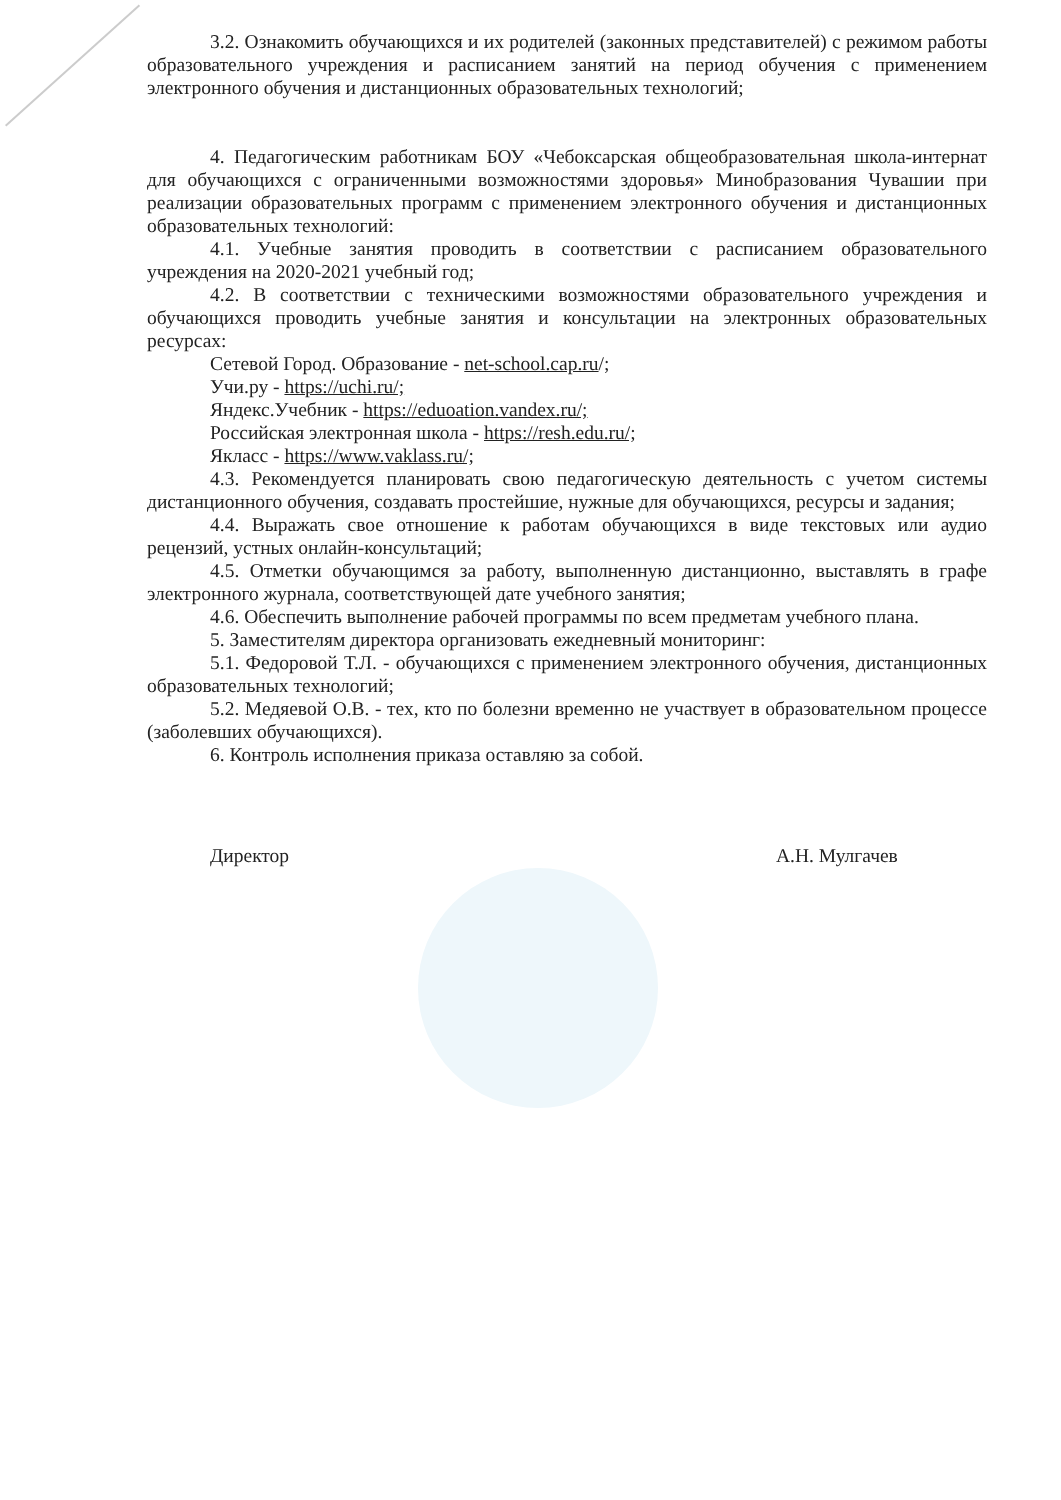3.2. Ознакомить обучающихся и их родителей (законных представителей) с режимом работы образовательного учреждения и расписанием занятий на период обучения с применением электронного обучения и дистанционных образовательных технологий;
4. Педагогическим работникам БОУ «Чебоксарская общеобразовательная школа-интернат для обучающихся с ограниченными возможностями здоровья» Минобразования Чувашии при реализации образовательных программ с применением электронного обучения и дистанционных образовательных технологий:
4.1. Учебные занятия проводить в соответствии с расписанием образовательного учреждения на 2020-2021 учебный год;
4.2. В соответствии с техническими возможностями образовательного учреждения и обучающихся проводить учебные занятия и консультации на электронных образовательных ресурсах:
Сетевой Город. Образование - net-school.cap.ru/;
Учи.ру - https://uchi.ru/;
Яндекс.Учебник - https://eduoation.vandex.ru/;
Российская электронная школа - https://resh.edu.ru/;
Якласс - https://www.vaklass.ru/;
4.3. Рекомендуется планировать свою педагогическую деятельность с учетом системы дистанционного обучения, создавать простейшие, нужные для обучающихся, ресурсы и задания;
4.4. Выражать свое отношение к работам обучающихся в виде текстовых или аудио рецензий, устных онлайн-консультаций;
4.5. Отметки обучающимся за работу, выполненную дистанционно, выставлять в графе электронного журнала, соответствующей дате учебного занятия;
4.6. Обеспечить выполнение рабочей программы по всем предметам учебного плана.
5. Заместителям директора организовать ежедневный мониторинг:
5.1. Федоровой Т.Л. - обучающихся с применением электронного обучения, дистанционных образовательных технологий;
5.2. Медяевой О.В. - тех, кто по болезни временно не участвует в образовательном процессе (заболевших обучающихся).
6. Контроль исполнения приказа оставляю за собой.
Директор А.Н. Мулгачев